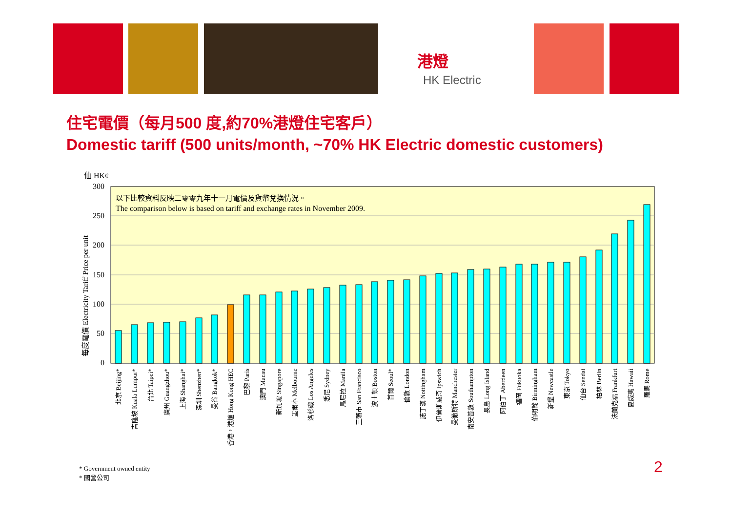港燈
HK Electric
住宅電價（每月500 度,約70%港燈住宅客戶）
Domestic tariff (500 units/month, ~70% HK Electric domestic customers)
仙 HK¢
300
250
200
150
100
50
0
以下比較資料反映二零零九年十一月電價及貨幣兌換情況。
The comparison below is based on tariff and exchange rates in November 2009.
每度電價 Electricity Tariff Price per unit
北京 Beijing*
吉隆坡 Kuala Lumpur*
台北 Taipei*
廣州 Guangzhou*
上海 Shanghai*
深圳 Shenzhen*
曼谷 Bangkok*
香港，港燈 Hong Kong HEC
巴黎 Paris
澳門 Macau
新加坡 Singapore
墨爾本 Melbourne
洛杉磯 Los Angeles
悉尼 Sydney
馬尼拉 Manila
三藩市 San Francisco
波士頓 Boston
首爾 Seoul*
倫敦 London
諾丁漢 Nottingham
伊普斯威奇 Ipswich
曼徹斯特 Manchester
南安普敦 Southampton
長島 Long Island
阿伯丁 Aberdeen
福岡 Fukuoka
伯明翰 Birmingham
新堡 Newcastle
東京 Tokyo
仙台 Sendai
柏林 Berlin
法蘭克福 Frankfurt
夏威夷 Hawaii
羅馬 Rome
* Government owned entity
* 國營公司
2